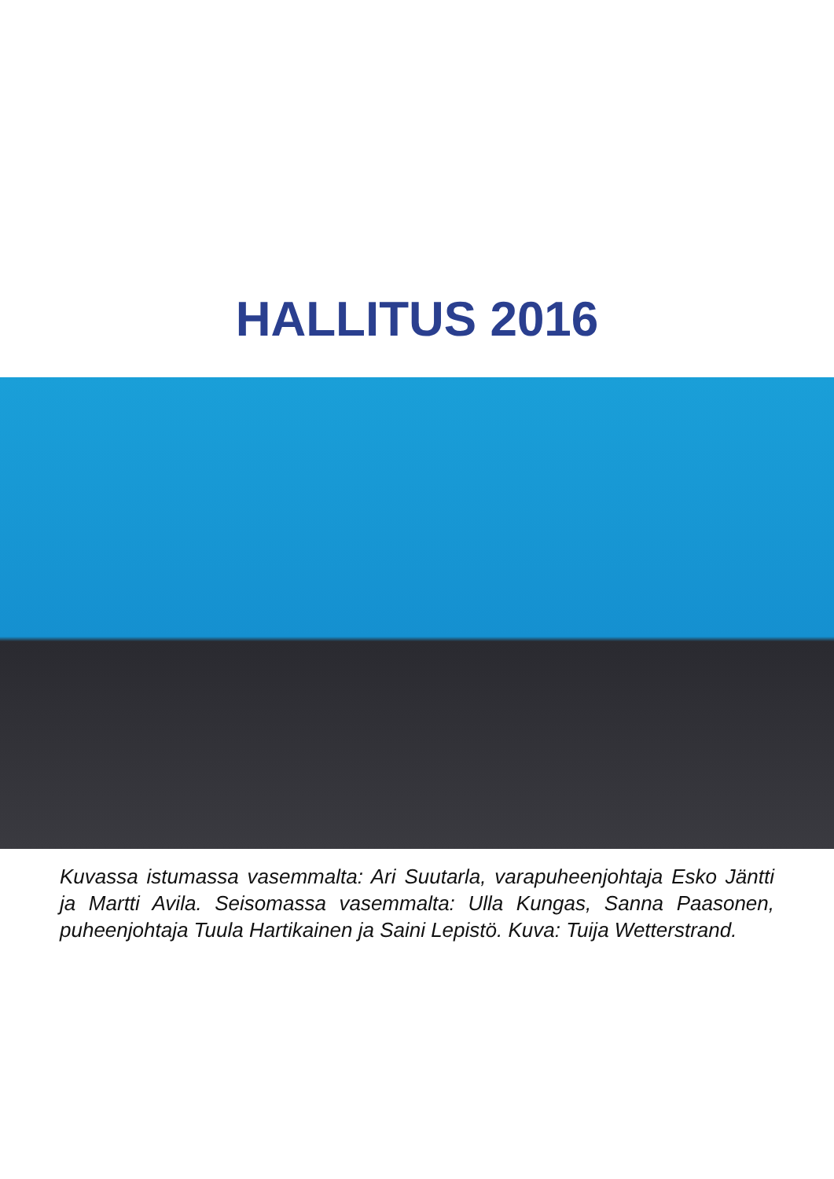HALLITUS 2016
Kuvassa istumassa vasemmalta: Ari Suutarla, varapuheenjohtaja Esko Jäntti ja Martti Avila. Seisomassa vasemmalta: Ulla Kungas, Sanna Paasonen, puheenjohtaja Tuula Hartikainen ja Saini Lepistö. Kuva: Tuija Wetterstrand.